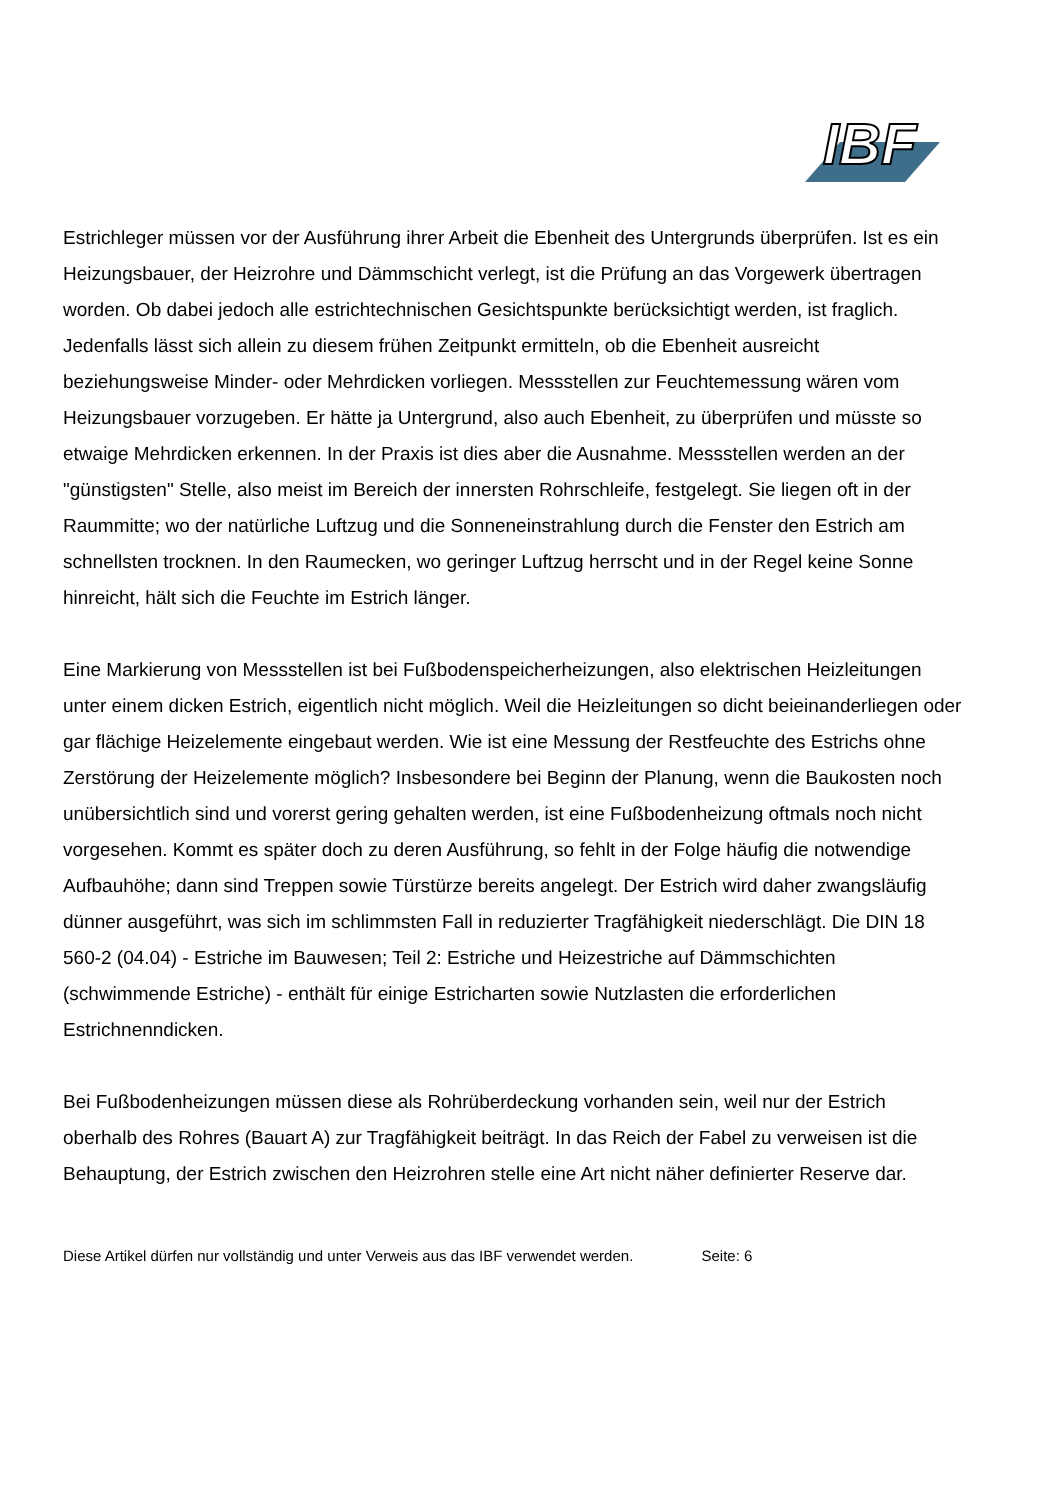IBF
Estrichleger müssen vor der Ausführung ihrer Arbeit die Ebenheit des Untergrunds überprüfen. Ist es ein Heizungsbauer, der Heizrohre und Dämmschicht verlegt, ist die Prüfung an das Vorgewerk übertragen worden. Ob dabei jedoch alle estrichtechnischen Gesichtspunkte berücksichtigt werden, ist fraglich. Jedenfalls lässt sich allein zu diesem frühen Zeitpunkt ermitteln, ob die Ebenheit ausreicht beziehungsweise Minder- oder Mehrdicken vorliegen. Messstellen zur Feuchtemessung wären vom Heizungsbauer vorzugeben. Er hätte ja Untergrund, also auch Ebenheit, zu überprüfen und müsste so etwaige Mehrdicken erkennen. In der Praxis ist dies aber die Ausnahme. Messstellen werden an der "günstigsten" Stelle, also meist im Bereich der innersten Rohrschleife, festgelegt. Sie liegen oft in der Raummitte; wo der natürliche Luftzug und die Sonneneinstrahlung durch die Fenster den Estrich am schnellsten trocknen. In den Raumecken, wo geringer Luftzug herrscht und in der Regel keine Sonne hinreicht, hält sich die Feuchte im Estrich länger.
Eine Markierung von Messstellen ist bei Fußbodenspeicherheizungen, also elektrischen Heizleitungen unter einem dicken Estrich, eigentlich nicht möglich. Weil die Heizleitungen so dicht beieinanderliegen oder gar flächige Heizelemente eingebaut werden. Wie ist eine Messung der Restfeuchte des Estrichs ohne Zerstörung der Heizelemente möglich? Insbesondere bei Beginn der Planung, wenn die Baukosten noch unübersichtlich sind und vorerst gering gehalten werden, ist eine Fußbodenheizung oftmals noch nicht vorgesehen. Kommt es später doch zu deren Ausführung, so fehlt in der Folge häufig die notwendige Aufbauhöhe; dann sind Treppen sowie Türstürze bereits angelegt. Der Estrich wird daher zwangsläufig dünner ausgeführt, was sich im schlimmsten Fall in reduzierter Tragfähigkeit niederschlägt. Die DIN 18 560-2 (04.04) - Estriche im Bauwesen; Teil 2: Estriche und Heizestriche auf Dämmschichten (schwimmende Estriche) - enthält für einige Estricharten sowie Nutzlasten die erforderlichen Estrichnenndicken.
Bei Fußbodenheizungen müssen diese als Rohrüberdeckung vorhanden sein, weil nur der Estrich oberhalb des Rohres (Bauart A) zur Tragfähigkeit beiträgt. In das Reich der Fabel zu verweisen ist die Behauptung, der Estrich zwischen den Heizrohren stelle eine Art nicht näher definierter Reserve dar.
Diese Artikel dürfen nur vollständig und unter Verweis aus das IBF verwendet werden. Seite: 6